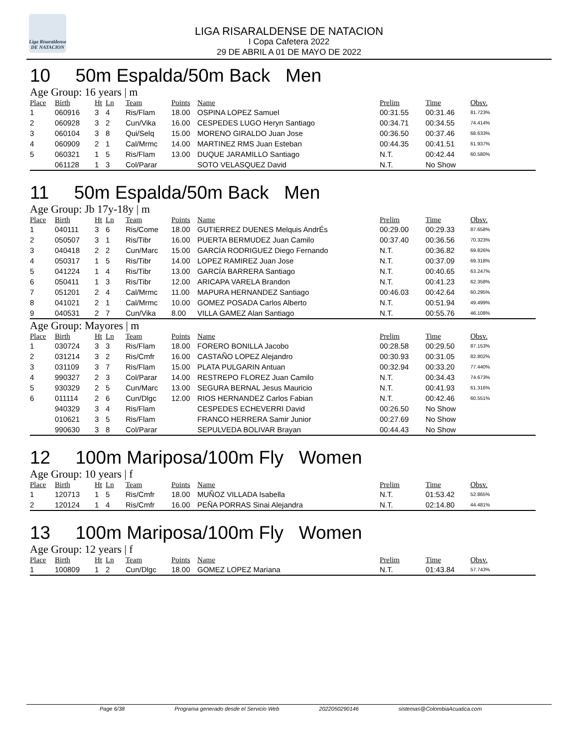Liga Risaraldense DE NATACION
LIGA RISARALDENSE DE NATACION
I Copa Cafetera 2022
29 DE ABRIL A 01 DE MAYO DE 2022
10 50m Espalda/50m Back Men
Age Group: 16 years | m
| Place | Birth | Ht | Ln | Team | Points | Name | Prelim | Time | Obsv. |
| --- | --- | --- | --- | --- | --- | --- | --- | --- | --- |
| 1 | 060916 | 3 | 4 | Ris/Flam | 18.00 | OSPINA LOPEZ Samuel | 00:31.55 | 00:31.46 | 81.723% |
| 2 | 060928 | 3 | 2 | Cun/Vika | 16.00 | CESPEDES LUGO Heryn Santiago | 00:34.71 | 00:34.55 | 74.414% |
| 3 | 060104 | 3 | 8 | Qui/Selq | 15.00 | MORENO GIRALDO Juan Jose | 00:36.50 | 00:37.46 | 68.633% |
| 4 | 060909 | 2 | 1 | Cal/Mrmc | 14.00 | MARTINEZ RMS Juan Esteban | 00:44.35 | 00:41.51 | 61.937% |
| 5 | 060321 | 1 | 5 | Ris/Flam | 13.00 | DUQUE JARAMILLO Santiago | N.T. | 00:42.44 | 60.580% |
| | 061128 | 1 | 3 | Col/Parar | | SOTO VELASQUEZ David | N.T. | No Show | |
11 50m Espalda/50m Back Men
Age Group: Jb 17y-18y | m
| Place | Birth | Ht | Ln | Team | Points | Name | Prelim | Time | Obsv. |
| --- | --- | --- | --- | --- | --- | --- | --- | --- | --- |
| 1 | 040111 | 3 | 6 | Ris/Come | 18.00 | GUTIERREZ DUENES Melquis AndrÉs | 00:29.00 | 00:29.33 | 87.658% |
| 2 | 050507 | 3 | 1 | Ris/Tibr | 16.00 | PUERTA BERMUDEZ Juan Camilo | 00:37.40 | 00:36.56 | 70.323% |
| 3 | 040418 | 2 | 2 | Cun/Marc | 15.00 | GARCÍA RODRIGUEZ Diego Fernando | N.T. | 00:36.82 | 69.826% |
| 4 | 050317 | 1 | 5 | Ris/Tibr | 14.00 | LOPEZ RAMIREZ Juan Jose | N.T. | 00:37.09 | 69.318% |
| 5 | 041224 | 1 | 4 | Ris/Tibr | 13.00 | GARCÍA BARRERA Santiago | N.T. | 00:40.65 | 63.247% |
| 6 | 050411 | 1 | 3 | Ris/Tibr | 12.00 | ARICAPA VARELA Brandon | N.T. | 00:41.23 | 62.358% |
| 7 | 051201 | 2 | 4 | Cal/Mrmc | 11.00 | MAPURA HERNANDEZ Santiago | 00:46.03 | 00:42.64 | 60.295% |
| 8 | 041021 | 2 | 1 | Cal/Mrmc | 10.00 | GOMEZ POSADA Carlos Alberto | N.T. | 00:51.94 | 49.499% |
| 9 | 040531 | 2 | 7 | Cun/Vika | 8.00 | VILLA GAMEZ Alan Santiago | N.T. | 00:55.76 | 46.108% |
Age Group: Mayores | m
| Place | Birth | Ht | Ln | Team | Points | Name | Prelim | Time | Obsv. |
| --- | --- | --- | --- | --- | --- | --- | --- | --- | --- |
| 1 | 030724 | 3 | 3 | Ris/Flam | 18.00 | FORERO BONILLA Jacobo | 00:28.58 | 00:29.50 | 87.153% |
| 2 | 031214 | 3 | 2 | Ris/Cmfr | 16.00 | CASTAÑO LOPEZ Alejandro | 00:30.93 | 00:31.05 | 82.802% |
| 3 | 031109 | 3 | 7 | Ris/Flam | 15.00 | PLATA PULGARIN Antuan | 00:32.94 | 00:33.20 | 77.440% |
| 4 | 990327 | 2 | 3 | Col/Parar | 14.00 | RESTREPO FLOREZ Juan Camilo | N.T. | 00:34.43 | 74.673% |
| 5 | 930329 | 2 | 5 | Cun/Marc | 13.00 | SEGURA BERNAL Jesus Mauricio | N.T. | 00:41.93 | 61.316% |
| 6 | 011114 | 2 | 6 | Cun/Dlgc | 12.00 | RIOS HERNANDEZ Carlos Fabian | N.T. | 00:42.46 | 60.551% |
| | 940329 | 3 | 4 | Ris/Flam | | CESPEDES ECHEVERRI David | 00:26.50 | No Show | |
| | 010621 | 3 | 5 | Ris/Flam | | FRANCO HERRERA Samir Junior | 00:27.69 | No Show | |
| | 990630 | 3 | 8 | Col/Parar | | SEPULVEDA BOLIVAR Brayan | 00:44.43 | No Show | |
12 100m Mariposa/100m Fly Women
Age Group: 10 years | f
| Place | Birth | Ht | Ln | Team | Points | Name | Prelim | Time | Obsv. |
| --- | --- | --- | --- | --- | --- | --- | --- | --- | --- |
| 1 | 120713 | 1 | 5 | Ris/Cmfr | 18.00 | MUÑOZ VILLADA Isabella | N.T. | 01:53.42 | 52.865% |
| 2 | 120124 | 1 | 4 | Ris/Cmfr | 16.00 | PEÑA PORRAS Sinai Alejandra | N.T. | 02:14.80 | 44.481% |
13 100m Mariposa/100m Fly Women
Age Group: 12 years | f
| Place | Birth | Ht | Ln | Team | Points | Name | Prelim | Time | Obsv. |
| --- | --- | --- | --- | --- | --- | --- | --- | --- | --- |
| 1 | 100809 | 1 | 2 | Cun/Dlgc | 18.00 | GOMEZ LOPEZ Mariana | N.T. | 01:43.84 | 57.743% |
Page 6/38 Programa generado desde el Servicio Web 2022050290146 sistemas@ColombiaAcuatica.com